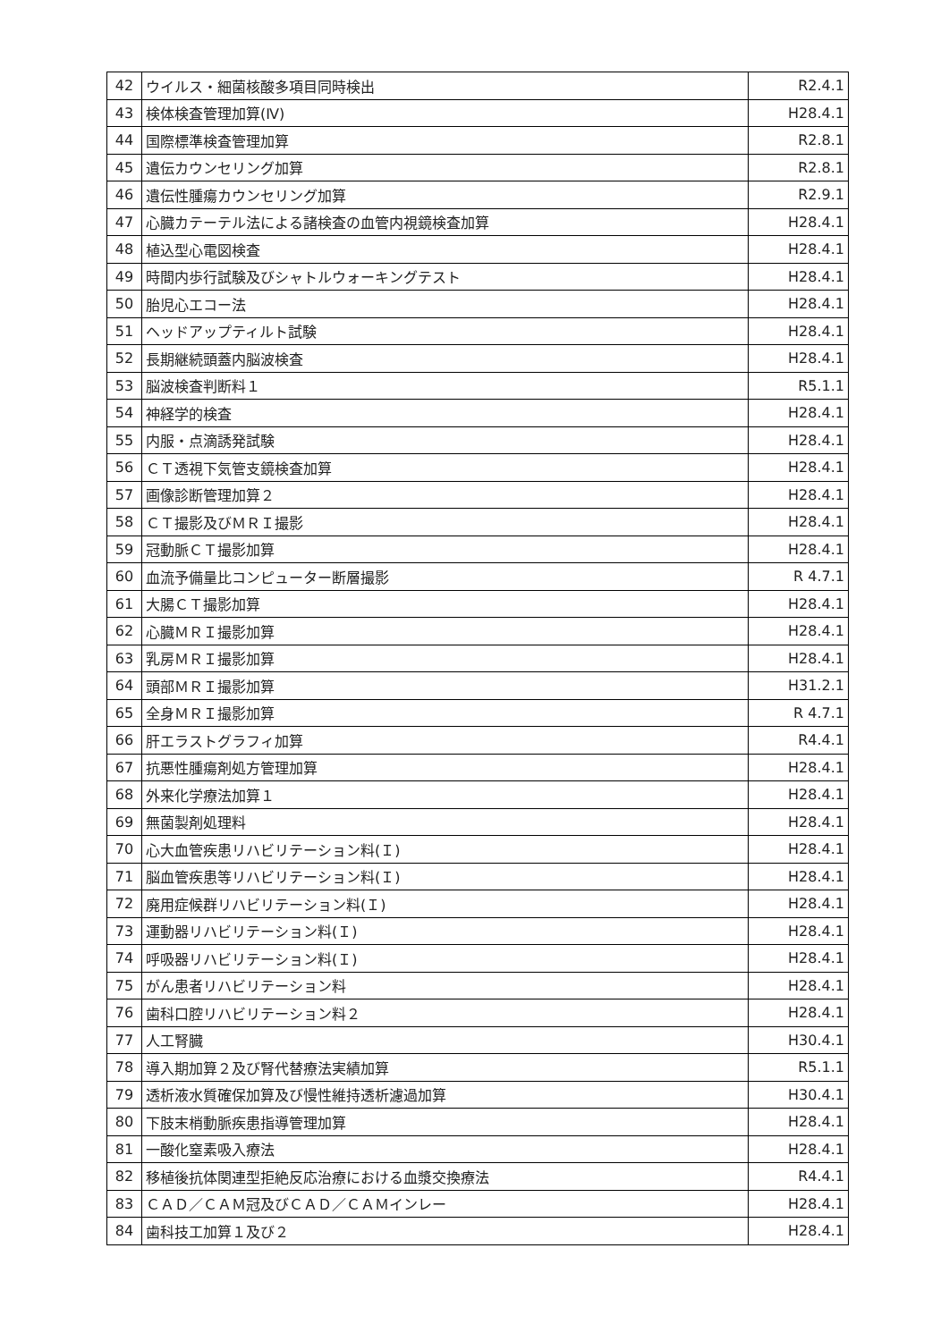| 42 | ウイルス・細菌核酸多項目同時検出 | R2.4.1 |
| 43 | 検体検査管理加算(Ⅳ) | H28.4.1 |
| 44 | 国際標準検査管理加算 | R2.8.1 |
| 45 | 遺伝カウンセリング加算 | R2.8.1 |
| 46 | 遺伝性腫瘍カウンセリング加算 | R2.9.1 |
| 47 | 心臓カテーテル法による諸検査の血管内視鏡検査加算 | H28.4.1 |
| 48 | 植込型心電図検査 | H28.4.1 |
| 49 | 時間内歩行試験及びシャトルウォーキングテスト | H28.4.1 |
| 50 | 胎児心エコー法 | H28.4.1 |
| 51 | ヘッドアップティルト試験 | H28.4.1 |
| 52 | 長期継続頭蓋内脳波検査 | H28.4.1 |
| 53 | 脳波検査判断料１ | R5.1.1 |
| 54 | 神経学的検査 | H28.4.1 |
| 55 | 内服・点滴誘発試験 | H28.4.1 |
| 56 | ＣＴ透視下気管支鏡検査加算 | H28.4.1 |
| 57 | 画像診断管理加算２ | H28.4.1 |
| 58 | ＣＴ撮影及びＭＲＩ撮影 | H28.4.1 |
| 59 | 冠動脈ＣＴ撮影加算 | H28.4.1 |
| 60 | 血流予備量比コンピューター断層撮影 | R 4.7.1 |
| 61 | 大腸ＣＴ撮影加算 | H28.4.1 |
| 62 | 心臓ＭＲＩ撮影加算 | H28.4.1 |
| 63 | 乳房ＭＲＩ撮影加算 | H28.4.1 |
| 64 | 頭部ＭＲＩ撮影加算 | H31.2.1 |
| 65 | 全身ＭＲＩ撮影加算 | R 4.7.1 |
| 66 | 肝エラストグラフィ加算 | R4.4.1 |
| 67 | 抗悪性腫瘍剤処方管理加算 | H28.4.1 |
| 68 | 外来化学療法加算１ | H28.4.1 |
| 69 | 無菌製剤処理料 | H28.4.1 |
| 70 | 心大血管疾患リハビリテーション料(Ｉ) | H28.4.1 |
| 71 | 脳血管疾患等リハビリテーション料(Ｉ) | H28.4.1 |
| 72 | 廃用症候群リハビリテーション料(Ｉ) | H28.4.1 |
| 73 | 運動器リハビリテーション料(Ｉ) | H28.4.1 |
| 74 | 呼吸器リハビリテーション料(Ｉ) | H28.4.1 |
| 75 | がん患者リハビリテーション料 | H28.4.1 |
| 76 | 歯科口腔リハビリテーション料２ | H28.4.1 |
| 77 | 人工腎臓 | H30.4.1 |
| 78 | 導入期加算２及び腎代替療法実績加算 | R5.1.1 |
| 79 | 透析液水質確保加算及び慢性維持透析濾過加算 | H30.4.1 |
| 80 | 下肢末梢動脈疾患指導管理加算 | H28.4.1 |
| 81 | 一酸化窒素吸入療法 | H28.4.1 |
| 82 | 移植後抗体関連型拒絶反応治療における血漿交換療法 | R4.4.1 |
| 83 | ＣＡＤ／ＣＡＭ冠及びＣＡＤ／ＣＡＭインレー | H28.4.1 |
| 84 | 歯科技工加算１及び２ | H28.4.1 |